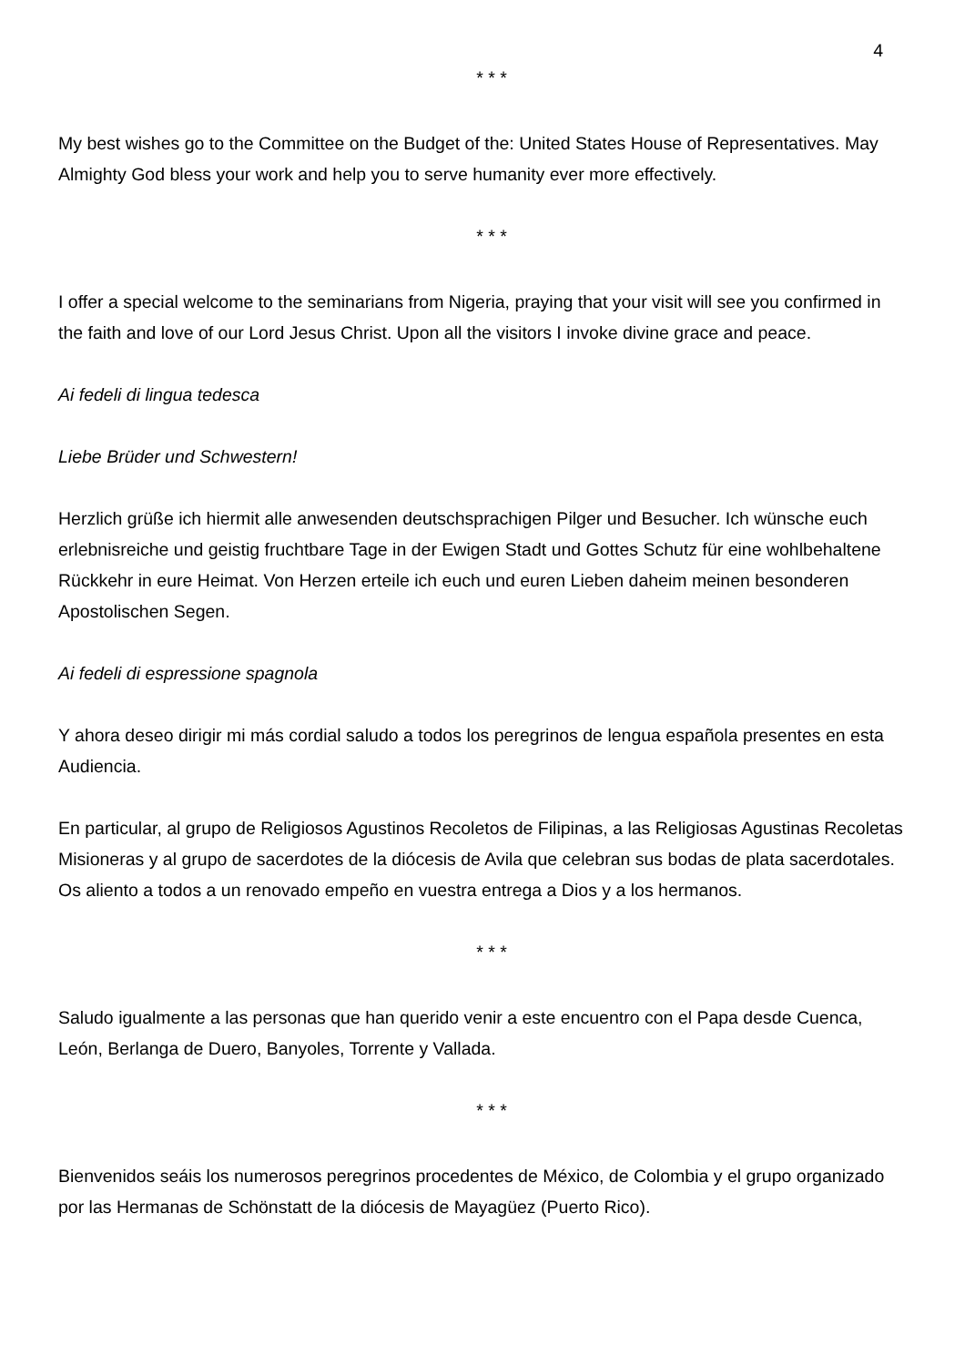4
* * *
My best wishes go to the Committee on the Budget of the: United States House of Representatives. May Almighty God bless your work and help you to serve humanity ever more effectively.
* * *
I offer a special welcome to the seminarians from Nigeria, praying that your visit will see you confirmed in the faith and love of our Lord Jesus Christ. Upon all the visitors I invoke divine grace and peace.
Ai fedeli di lingua tedesca
Liebe Brüder und Schwestern!
Herzlich grüße ich hiermit alle anwesenden deutschsprachigen Pilger und Besucher. Ich wünsche euch erlebnisreiche und geistig fruchtbare Tage in der Ewigen Stadt und Gottes Schutz für eine wohlbehaltene Rückkehr in eure Heimat. Von Herzen erteile ich euch und euren Lieben daheim meinen besonderen Apostolischen Segen.
Ai fedeli di espressione spagnola
Y ahora deseo dirigir mi más cordial saludo a todos los peregrinos de lengua española presentes en esta Audiencia.
En particular, al grupo de Religiosos Agustinos Recoletos de Filipinas, a las Religiosas Agustinas Recoletas Misioneras y al grupo de sacerdotes de la diócesis de Avila que celebran sus bodas de plata sacerdotales. Os aliento a todos a un renovado empeño en vuestra entrega a Dios y a los hermanos.
* * *
Saludo igualmente a las personas que han querido venir a este encuentro con el Papa desde Cuenca, León, Berlanga de Duero, Banyoles, Torrente y Vallada.
* * *
Bienvenidos seáis los numerosos peregrinos procedentes de México, de Colombia y el grupo organizado por las Hermanas de Schönstatt de la diócesis de Mayagüez (Puerto Rico).